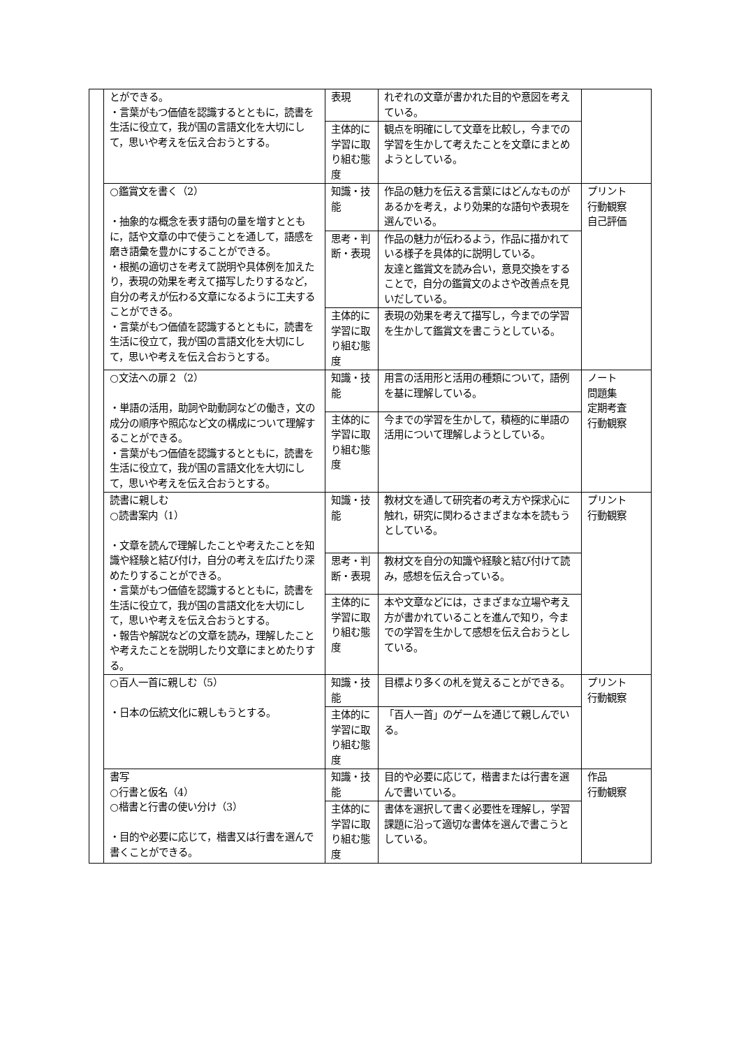| | とができる。 ・言葉がもつ価値を認識するとともに，読書を生活に役立て，我が国の言語文化を大切にして，思いや考えを伝え合おうとする。 | 表現 | れぞれの文章が書かれた目的や意図を考えている。 | |
| | | 主体的に学習に取り組む態度 | 観点を明確にして文章を比較し，今までの学習を生かして考えたことを文章にまとめようとしている。 | |
| | ○鑑賞文を書く（2） ・抽象的な概念を表す語句の量を増すとともに，話や文章の中で使うことを通して，語感を磨き語彙を豊かにすることができる。 ・根拠の適切さを考えて説明や具体例を加えたり，表現の効果を考えて描写したりするなど，自分の考えが伝わる文章になるように工夫することができる。 ・言葉がもつ価値を認識するとともに，読書を生活に役立て，我が国の言語文化を大切にして，思いや考えを伝え合おうとする。 | 知識・技能 | 作品の魅力を伝える言葉にはどんなものがあるかを考え，より効果的な語句や表現を選んでいる。 | プリント 行動観察 自己評価 |
| | | 思考・判断・表現 | 作品の魅力が伝わるよう，作品に描かれている様子を具体的に説明している。 友達と鑑賞文を読み合い，意見交換をすることで，自分の鑑賞文のよさや改善点を見いだしている。 | |
| | | 主体的に学習に取り組む態度 | 表現の効果を考えて描写し，今までの学習を生かして鑑賞文を書こうとしている。 | |
| | ○文法への扉２（2） ・単語の活用，助詞や助動詞などの働き，文の成分の順序や照応など文の構成について理解することができる。 ・言葉がもつ価値を認識するとともに，読書を生活に役立て，我が国の言語文化を大切にして，思いや考えを伝え合おうとする。 | 知識・技能 | 用言の活用形と活用の種類について，語例を基に理解している。 | ノート 問題集 定期考査 行動観察 |
| | | 主体的に学習に取り組む態度 | 今までの学習を生かして，積極的に単語の活用について理解しようとしている。 | |
| | 読書に親しむ ○読書案内（1） ・文章を読んで理解したことや考えたことを知識や経験と結び付け，自分の考えを広げたり深めたりすることができる。 ・言葉がもつ価値を認識するとともに，読書を生活に役立て，我が国の言語文化を大切にして，思いや考えを伝え合おうとする。 ・報告や解説などの文章を読み，理解したことや考えたことを説明したり文章にまとめたりする。 | 知識・技能 | 教材文を通して研究者の考え方や探求心に触れ，研究に関わるさまざまな本を読もうとしている。 | プリント 行動観察 |
| | | 思考・判断・表現 | 教材文を自分の知識や経験と結び付けて読み，感想を伝え合っている。 | |
| | | 主体的に学習に取り組む態度 | 本や文章などには，さまざまな立場や考え方が書かれていることを進んで知り，今までの学習を生かして感想を伝え合おうとしている。 | |
| | ○百人一首に親しむ（5） ・日本の伝統文化に親しもうとする。 | 知識・技能 | 目標より多くの札を覚えることができる。 | プリント 行動観察 |
| | | 主体的に学習に取り組む態度 | 「百人一首」のゲームを通じて親しんでいる。 | |
| | 書写 ○行書と仮名（4） ○楷書と行書の使い分け（3） ・目的や必要に応じて，楷書又は行書を選んで書くことができる。 | 知識・技能 | 目的や必要に応じて，楷書または行書を選んで書いている。 | 作品 行動観察 |
| | | 主体的に学習に取り組む態度 | 書体を選択して書く必要性を理解し，学習課題に沿って適切な書体を選んで書こうとしている。 | |